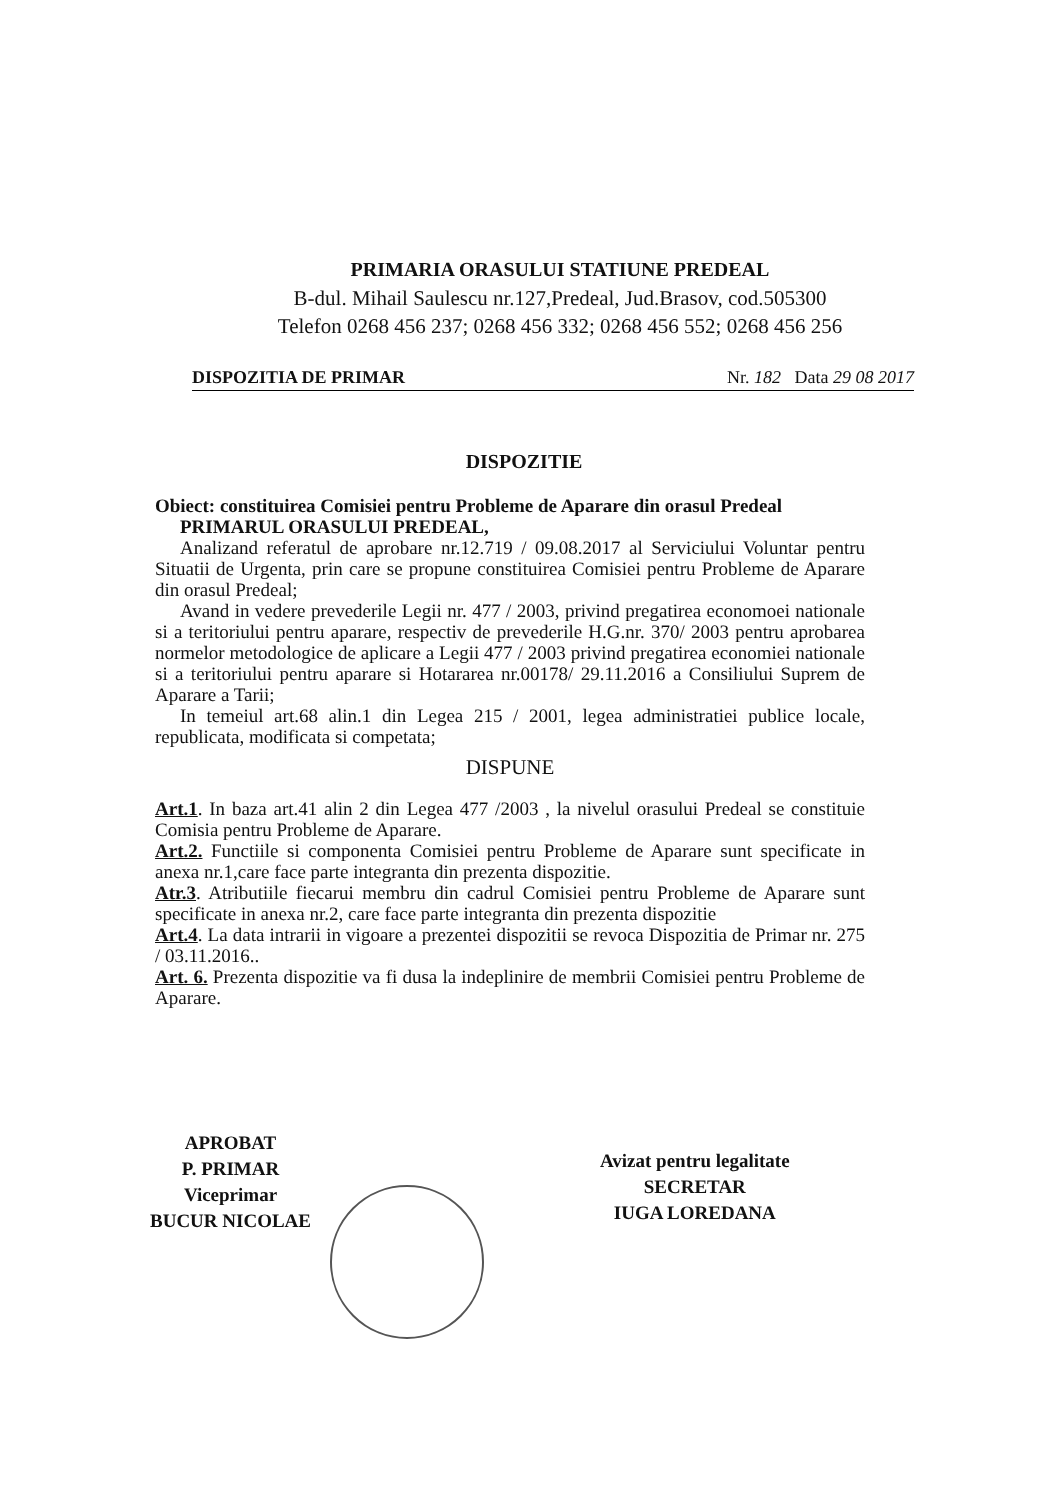PRIMARIA ORASULUI STATIUNE PREDEAL
B-dul. Mihail Saulescu nr.127,Predeal, Jud.Brasov, cod.505300
Telefon 0268 456 237; 0268 456 332; 0268 456 552; 0268 456 256
DISPOZITIA DE PRIMAR Nr. 182 Data 29 08 2017
DISPOZITIE
Obiect: constituirea Comisiei pentru Probleme de Aparare din orasul Predeal
PRIMARUL ORASULUI PREDEAL,
Analizand referatul de aprobare nr.12.719 / 09.08.2017 al Serviciului Voluntar pentru Situatii de Urgenta, prin care se propune constituirea Comisiei pentru Probleme de Aparare din orasul Predeal;
Avand in vedere prevederile Legii nr. 477 / 2003, privind pregatirea economoei nationale si a teritoriului pentru aparare, respectiv de prevederile H.G.nr. 370/ 2003 pentru aprobarea normelor metodologice de aplicare a Legii 477 / 2003 privind pregatirea economiei nationale si a teritoriului pentru aparare si Hotararea nr.00178/ 29.11.2016 a Consiliului Suprem de Aparare a Tarii;
In temeiul art.68 alin.1 din Legea 215 / 2001, legea administratiei publice locale, republicata, modificata si competata;
DISPUNE
Art.1. In baza art.41 alin 2 din Legea 477 /2003 , la nivelul orasului Predeal se constituie Comisia pentru Probleme de Aparare.
Art.2. Functiile si componenta Comisiei pentru Probleme de Aparare sunt specificate in anexa nr.1,care face parte integranta din prezenta dispozitie.
Atr.3. Atributiile fiecarui membru din cadrul Comisiei pentru Probleme de Aparare sunt specificate in anexa nr.2, care face parte integranta din prezenta dispozitie
Art.4. La data intrarii in vigoare a prezentei dispozitii se revoca Dispozitia de Primar nr. 275 / 03.11.2016..
Art. 6. Prezenta dispozitie va fi dusa la indeplinire de membrii Comisiei pentru Probleme de Aparare.
APROBAT
P. PRIMAR
Viceprimar
BUCUR NICOLAE
Avizat pentru legalitate
SECRETAR
IUGA LOREDANA